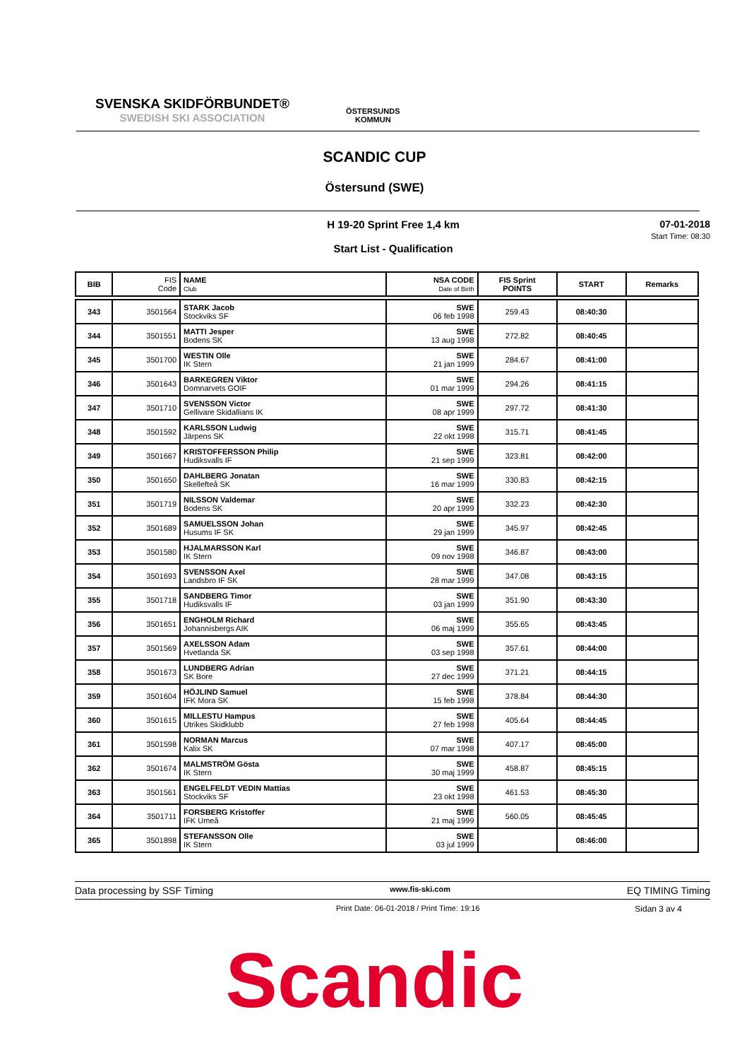SVENSKA SKIDFÖRBUNDET®
SWEDISH SKI ASSOCIATION
ÖSTERSUNDS
KOMMUN
SCANDIC CUP
Östersund (SWE)
07-01-2018
Start Time: 08:30
H 19-20 Sprint Free 1,4 km
Start List - Qualification
| BIB | FIS Code | NAME Club | NSA CODE Date of Birth | FIS Sprint POINTS | START | Remarks |
| --- | --- | --- | --- | --- | --- | --- |
| 343 | 3501564 | STARK Jacob Stockviks SF | SWE 06 feb 1998 | 259.43 | 08:40:30 | |
| 344 | 3501551 | MATTI Jesper Bodens SK | SWE 13 aug 1998 | 272.82 | 08:40:45 | |
| 345 | 3501700 | WESTIN Olle IK Stern | SWE 21 jan 1999 | 284.67 | 08:41:00 | |
| 346 | 3501643 | BARKEGREN Viktor Domnarvets GOIF | SWE 01 mar 1999 | 294.26 | 08:41:15 | |
| 347 | 3501710 | SVENSSON Victor Gellivare Skidallians IK | SWE 08 apr 1999 | 297.72 | 08:41:30 | |
| 348 | 3501592 | KARLSSON Ludwig Järpens SK | SWE 22 okt 1998 | 315.71 | 08:41:45 | |
| 349 | 3501667 | KRISTOFFERSSON Philip Hudiksvalls IF | SWE 21 sep 1999 | 323.81 | 08:42:00 | |
| 350 | 3501650 | DAHLBERG Jonatan Skellefteå SK | SWE 16 mar 1999 | 330.83 | 08:42:15 | |
| 351 | 3501719 | NILSSON Valdemar Bodens SK | SWE 20 apr 1999 | 332.23 | 08:42:30 | |
| 352 | 3501689 | SAMUELSSON Johan Husums IF SK | SWE 29 jan 1999 | 345.97 | 08:42:45 | |
| 353 | 3501580 | HJALMARSSON Karl IK Stern | SWE 09 nov 1998 | 346.87 | 08:43:00 | |
| 354 | 3501693 | SVENSSON Axel Landsbro IF SK | SWE 28 mar 1999 | 347.08 | 08:43:15 | |
| 355 | 3501718 | SANDBERG Timor Hudiksvalls IF | SWE 03 jan 1999 | 351.90 | 08:43:30 | |
| 356 | 3501651 | ENGHOLM Richard Johannisbergs AIK | SWE 06 maj 1999 | 355.65 | 08:43:45 | |
| 357 | 3501569 | AXELSSON Adam Hvetlanda SK | SWE 03 sep 1998 | 357.61 | 08:44:00 | |
| 358 | 3501673 | LUNDBERG Adrian SK Bore | SWE 27 dec 1999 | 371.21 | 08:44:15 | |
| 359 | 3501604 | HÖJLIND Samuel IFK Mora SK | SWE 15 feb 1998 | 378.84 | 08:44:30 | |
| 360 | 3501615 | MILLESTU Hampus Utrikes Skidklubb | SWE 27 feb 1998 | 405.64 | 08:44:45 | |
| 361 | 3501598 | NORMAN Marcus Kalix SK | SWE 07 mar 1998 | 407.17 | 08:45:00 | |
| 362 | 3501674 | MALMSTRÖM Gösta IK Stern | SWE 30 maj 1999 | 458.87 | 08:45:15 | |
| 363 | 3501561 | ENGELFELDT VEDIN Mattias Stockviks SF | SWE 23 okt 1998 | 461.53 | 08:45:30 | |
| 364 | 3501711 | FORSBERG Kristoffer IFK Umeå | SWE 21 maj 1999 | 560.05 | 08:45:45 | |
| 365 | 3501898 | STEFANSSON Olle IK Stern | SWE 03 jul 1999 | | 08:46:00 | |
Data processing by SSF Timing www.fis-ski.com EQ TIMING Timing
Print Date: 06-01-2018 / Print Time: 19:16 Sidan 3 av 4
Scandic